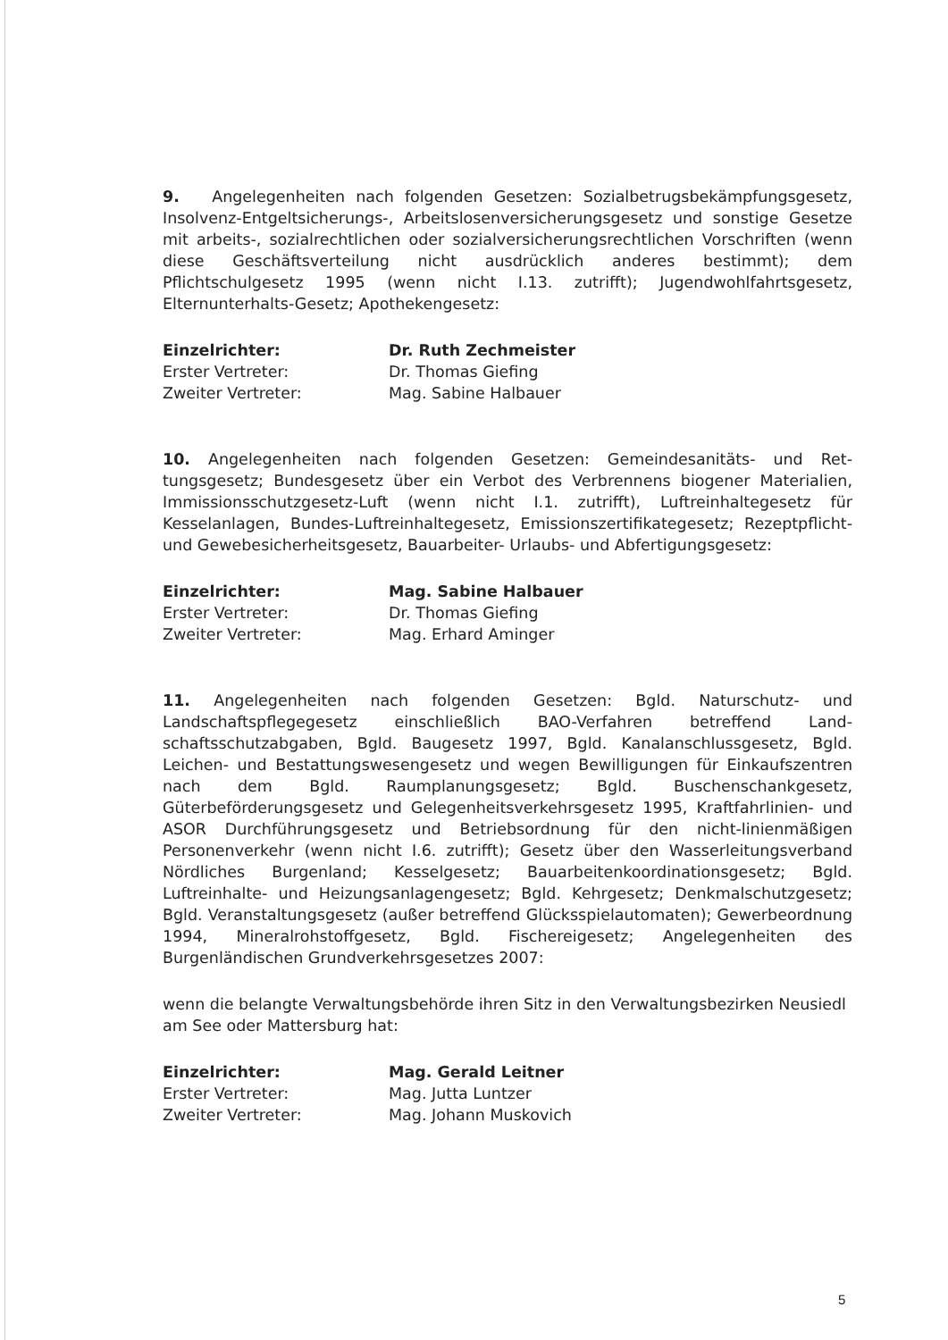9. Angelegenheiten nach folgenden Gesetzen: Sozialbetrugsbekämpfungs­gesetz, Insolvenz-Entgeltsicherungs-, Arbeitslosenversicherungsgesetz und sonstige Gesetze mit arbeits-, sozialrechtlichen oder sozialversicherungs­rechtlichen Vorschriften (wenn diese Geschäftsverteilung nicht ausdrücklich anderes bestimmt); dem Pflichtschulgesetz 1995 (wenn nicht I.13. zutrifft); Jugendwohlfahrtsgesetz, Elternunterhalts-Gesetz; Apothekengesetz:
| Einzelrichter: | Dr. Ruth Zechmeister |
| Erster Vertreter: | Dr. Thomas Giefing |
| Zweiter Vertreter: | Mag. Sabine Halbauer |
10. Angelegenheiten nach folgenden Gesetzen: Gemeindesanitäts- und Ret­tungsgesetz; Bundesgesetz über ein Verbot des Verbrennens biogener Mate­rialien, Immissionsschutzgesetz-Luft (wenn nicht I.1. zutrifft), Luftreinhalte­gesetz für Kesselanlagen, Bundes-Luftreinhaltegesetz, Emissionszertifikate­gesetz; Rezeptpflicht- und Gewebesicherheitsgesetz, Bauarbeiter- Urlaubs- und Abfertigungsgesetz:
| Einzelrichter: | Mag. Sabine Halbauer |
| Erster Vertreter: | Dr. Thomas Giefing |
| Zweiter Vertreter: | Mag. Erhard Aminger |
11. Angelegenheiten nach folgenden Gesetzen: Bgld. Naturschutz- und Landschaftspflegegesetz einschließlich BAO-Verfahren betreffend Land­schaftsschutzabgaben, Bgld. Baugesetz 1997, Bgld. Kanalanschlussgesetz, Bgld. Leichen- und Bestattungswesengesetz und wegen Bewilligungen für Ein­kaufszentren nach dem Bgld. Raumplanungsgesetz; Bgld. Buschenschankge­setz, Güterbeförderungsgesetz und Gelegenheitsverkehrsgesetz 1995, Kraft­fahrlinien- und ASOR Durchführungsgesetz und Betriebsordnung für den nicht-linienmäßigen Personenverkehr (wenn nicht I.6. zutrifft); Gesetz über den Wasserleitungsverband Nördliches Burgenland; Kesselgesetz; Bauarbei­tenkoordinationsgesetz; Bgld. Luftreinhalte- und Heizungsanlagengesetz; Bgld. Kehrgesetz; Denkmalschutzgesetz; Bgld. Veranstaltungsgesetz (außer betreffend Glücksspielautomaten); Gewerbeordnung 1994, Mineralrohstoffge­setz, Bgld. Fischereigesetz; Angelegenheiten des Burgenländischen Grundver­kehrsgesetzes 2007:
wenn die belangte Verwaltungsbehörde ihren Sitz in den Verwaltungsbezir­ken Neusiedl am See oder Mattersburg hat:
| Einzelrichter: | Mag. Gerald Leitner |
| Erster Vertreter: | Mag. Jutta Luntzer |
| Zweiter Vertreter: | Mag. Johann Muskovich |
5